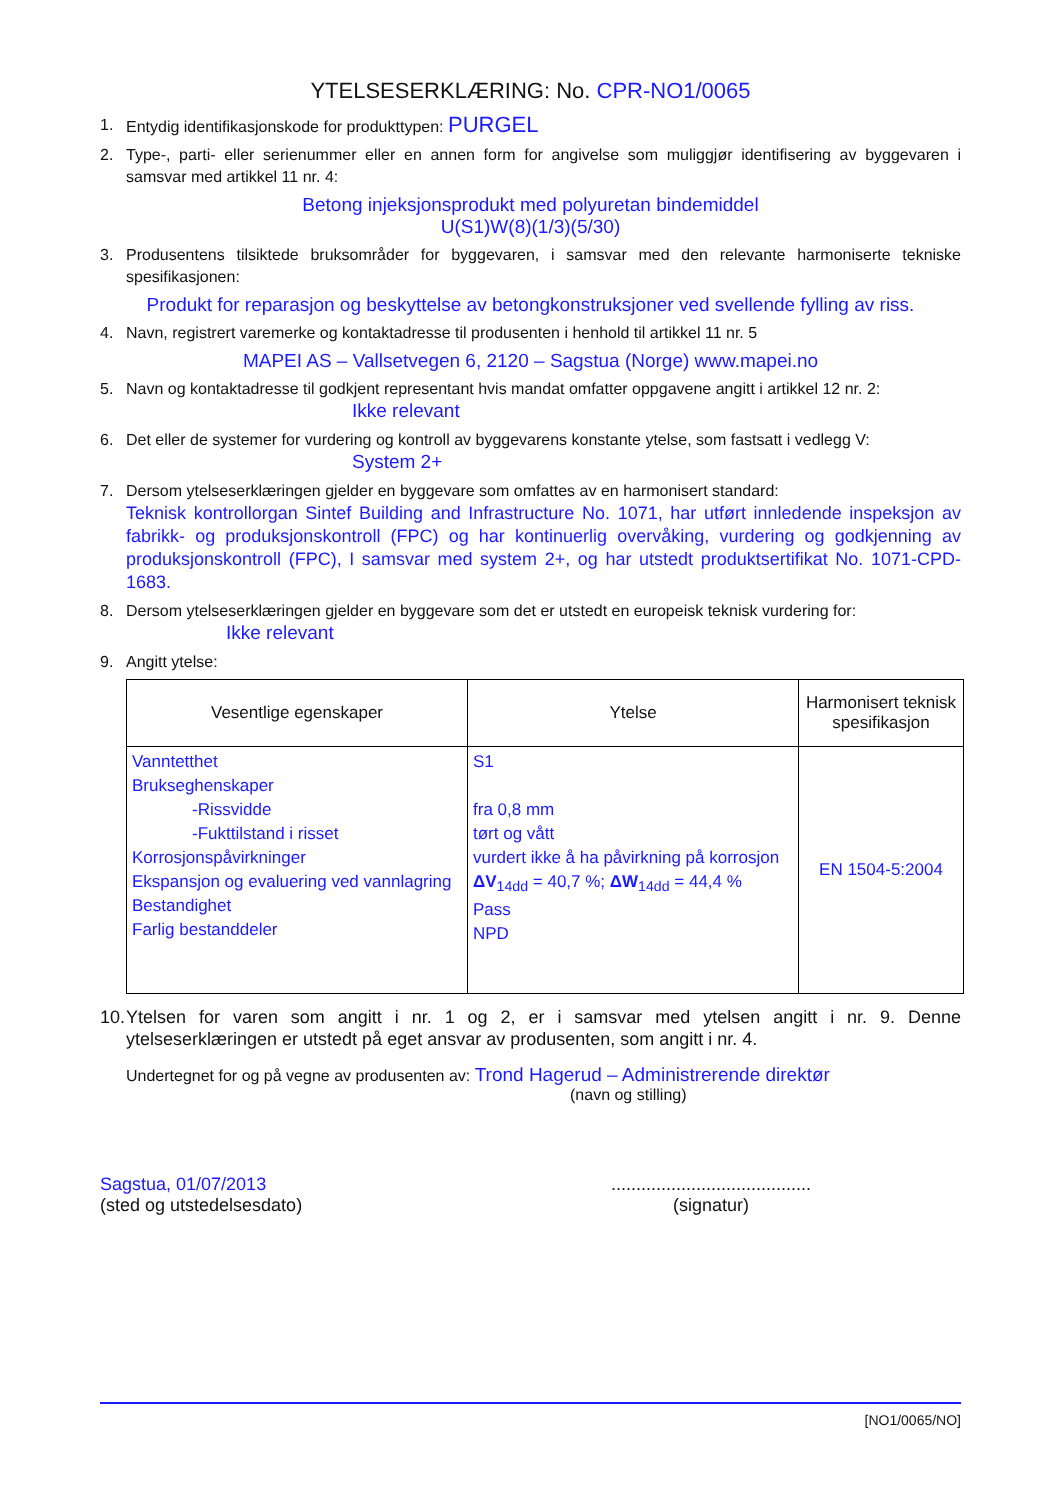YTELSESERKLÆRING: No. CPR-NO1/0065
1. Entydig identifikasjonskode for produkttypen: PURGEL
2. Type-, parti- eller serienummer eller en annen form for angivelse som muliggjør identifisering av byggevaren i samsvar med artikkel 11 nr. 4:
Betong injeksjonsprodukt med polyuretan bindemiddel
U(S1)W(8)(1/3)(5/30)
3. Produsentens tilsiktede bruksområder for byggevaren, i samsvar med den relevante harmoniserte tekniske spesifikasjonen:
Produkt for reparasjon og beskyttelse av betongkonstruksjoner ved svellende fylling av riss.
4. Navn, registrert varemerke og kontaktadresse til produsenten i henhold til artikkel 11 nr. 5
MAPEI AS – Vallsetvegen 6, 2120 – Sagstua (Norge) www.mapei.no
5. Navn og kontaktadresse til godkjent representant hvis mandat omfatter oppgavene angitt i artikkel 12 nr. 2:
Ikke relevant
6. Det eller de systemer for vurdering og kontroll av byggevarens konstante ytelse, som fastsatt i vedlegg V:
System 2+
7. Dersom ytelseserklæringen gjelder en byggevare som omfattes av en harmonisert standard:
Teknisk kontrollorgan Sintef Building and Infrastructure No. 1071, har utført innledende inspeksjon av fabrikk- og produksjonskontroll (FPC) og har kontinuerlig overvåking, vurdering og godkjenning av produksjonskontroll (FPC), I samsvar med system 2+, og har utstedt produktsertifikat No. 1071-CPD-1683.
8. Dersom ytelseserklæringen gjelder en byggevare som det er utstedt en europeisk teknisk vurdering for:
Ikke relevant
9. Angitt ytelse:
| Vesentlige egenskaper | Ytelse | Harmonisert teknisk spesifikasjon |
| --- | --- | --- |
| Vanntetthet Brukseghenskaper -Rissvidde -Fukttilstand i risset Korrosjonspåvirkninger Ekspansjon og evaluering ved vannlagring Bestandighet Farlig bestanddeler | S1 fra 0,8 mm tørt og vått vurdert ikke å ha påvirkning på korrosjon ΔV<sub>14dd</sub> = 40,7 %; ΔW<sub>14dd</sub> = 44,4 % Pass NPD | EN 1504-5:2004 |
10.
Ytelsen for varen som angitt i nr. 1 og 2, er i samsvar med ytelsen angitt i nr. 9. Denne ytelseserklæringen er utstedt på eget ansvar av produsenten, som angitt i nr. 4.
Undertegnet for og på vegne av produsenten av: Trond Hagerud – Administrerende direktør
(navn og stilling)
Sagstua, 01/07/2013
(sted og utstedelsesdato)
........................................
(signatur)
[NO1/0065/NO]